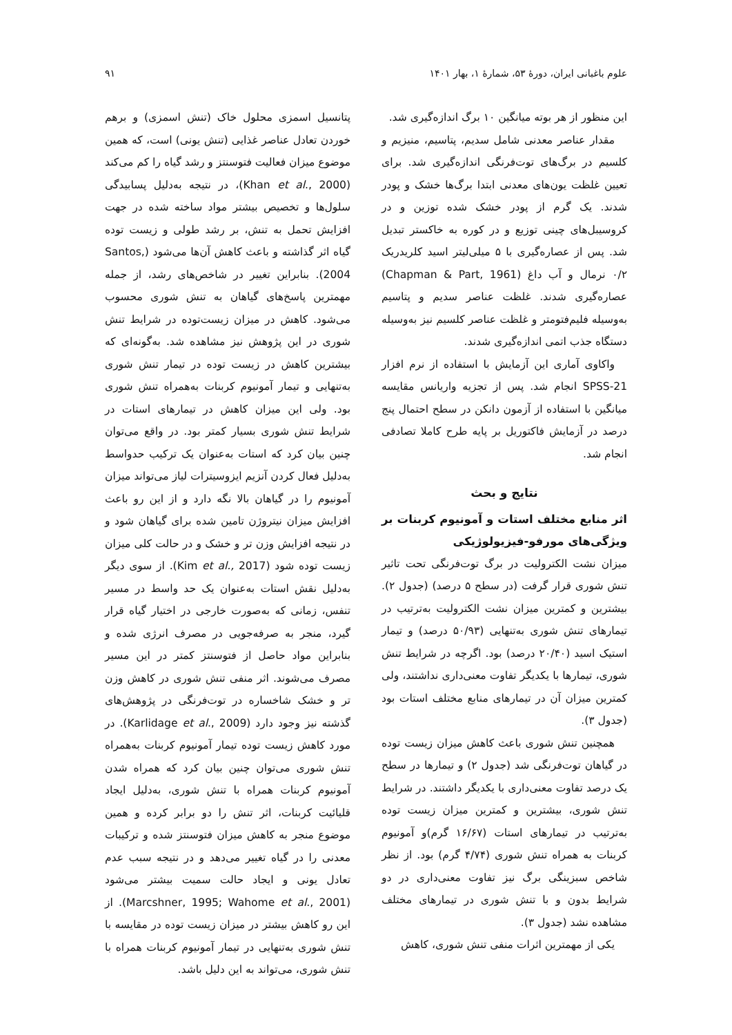علوم باغبانی ایران، دورهٔ ۵۳، شمارهٔ ۱، بهار ۱۴۰۱ ۹۱
این منظور از هر بوته میانگین ۱۰ برگ اندازه‌گیری شد.
مقدار عناصر معدنی شامل سدیم، پتاسیم، منیزیم و کلسیم در برگ‌های توت‌فرنگی اندازه‌گیری شد. برای تعیین غلظت یون‌های معدنی ابتدا برگ‌ها خشک و پودر شدند. یک گرم از پودر خشک شده توزین و در کروسیبل‌های چینی توزیع و در کوره به خاکستر تبدیل شد. پس از عصاره‌گیری با ۵ میلی‌لیتر اسید کلریدریک ۰/۲ نرمال و آب داغ (Chapman & Part, 1961) عصاره‌گیری شدند. غلظت عناصر سدیم و پتاسیم به‌وسیله فلیم‌فتومتر و غلظت عناصر کلسیم نیز به‌وسیله دستگاه جذب اتمی اندازه‌گیری شدند.
واکاوی آماری این آزمایش با استفاده از نرم افزار SPSS-21 انجام شد. پس از تجزیه واریانس مقایسه میانگین با استفاده از آزمون دانکن در سطح احتمال پنج درصد در آزمایش فاکتوریل بر پایه طرح کاملا تصادفی انجام شد.
نتایج و بحث
اثر منابع مختلف استات و آمونیوم کربنات بر ویژگی‌های مورفو-فیزیولوژیکی
میزان نشت الکترولیت در برگ توت‌فرنگی تحت تاثیر تنش شوری قرار گرفت (در سطح ۵ درصد) (جدول ۲). بیشترین و کمترین میزان نشت الکترولیت به‌ترتیب در تیمارهای تنش شوری به‌تنهایی (۵۰/۹۳ درصد) و تیمار استیک اسید (۲۰/۴۰ درصد) بود. اگرچه در شرایط تنش شوری، تیمارها با یکدیگر تفاوت معنی‌داری نداشتند، ولی کمترین میزان آن در تیمارهای منابع مختلف استات بود (جدول ۳).
همچنین تنش شوری باعث کاهش میزان زیست توده در گیاهان توت‌فرنگی شد (جدول ۲) و تیمارها در سطح یک درصد تفاوت معنی‌داری با یکدیگر داشتند. در شرایط تنش شوری، بیشترین و کمترین میزان زیست توده به‌ترتیب در تیمارهای استات (۱۶/۶۷ گرم)و آمونیوم کربنات به همراه تنش شوری (۴/۷۴ گرم) بود. از نظر شاخص سبزینگی برگ نیز تفاوت معنی‌داری در دو شرایط بدون و با تنش شوری در تیمارهای مختلف مشاهده نشد (جدول ۳).
یکی از مهمترین اثرات منفی تنش شوری، کاهش
پتانسیل اسمزی محلول خاک (تنش اسمزی) و برهم خوردن تعادل عناصر غذایی (تنش یونی) است، که همین موضوع میزان فعالیت فتوسنتز و رشد گیاه را کم می‌کند (Khan et al., 2000)، در نتیجه به‌دلیل پسابیدگی سلول‌ها و تخصیص بیشتر مواد ساخته شده در جهت افزایش تحمل به تنش، بر رشد طولی و زیست توده گیاه اثر گذاشته و باعث کاهش آن‌ها می‌شود (Santos, 2004). بنابراین تغییر در شاخص‌های رشد، از جمله مهمترین پاسخ‌های گیاهان به تنش شوری محسوب می‌شود. کاهش در میزان زیست‌توده در شرایط تنش شوری در این پژوهش نیز مشاهده شد. به‌گونه‌ای که بیشترین کاهش در زیست توده در تیمار تنش شوری به‌تنهایی و تیمار آمونیوم کربنات به‌همراه تنش شوری بود. ولی این میزان کاهش در تیمارهای استات در شرایط تنش شوری بسیار کمتر بود. در واقع می‌توان چنین بیان کرد که استات به‌عنوان یک ترکیب حدواسط به‌دلیل فعال کردن آنزیم ایزوسیترات لیاز می‌تواند میزان آمونیوم را در گیاهان بالا نگه دارد و از این رو باعث افزایش میزان نیتروژن تامین شده برای گیاهان شود و در نتیجه افزایش وزن تر و خشک و در حالت کلی میزان زیست توده شود (Kim et al., 2017). از سوی دیگر به‌دلیل نقش استات به‌عنوان یک حد واسط در مسیر تنفس، زمانی که به‌صورت خارجی در اختیار گیاه قرار گیرد، منجر به صرفه‌جویی در مصرف انرژی شده و بنابراین مواد حاصل از فتوسنتز کمتر در این مسیر مصرف می‌شوند. اثر منفی تنش شوری در کاهش وزن تر و خشک شاخساره در توت‌فرنگی در پژوهش‌های گذشته نیز وجود دارد (Karlidage et al., 2009). در مورد کاهش زیست توده تیمار آمونیوم کربنات به‌همراه تنش شوری می‌توان چنین بیان کرد که همراه شدن آمونیوم کربنات همراه با تنش شوری، به‌دلیل ایجاد قلیائیت کربنات، اثر تنش را دو برابر کرده و همین موضوع منجر به کاهش میزان فتوسنتز شده و ترکیبات معدنی را در گیاه تغییر می‌دهد و در نتیجه سبب عدم تعادل یونی و ایجاد حالت سمیت بیشتر می‌شود (Marcshner, 1995; Wahome et al., 2001). از این رو کاهش بیشتر در میزان زیست توده در مقایسه با تنش شوری به‌تنهایی در تیمار آمونیوم کربنات همراه با تنش شوری، می‌تواند به این دلیل باشد.